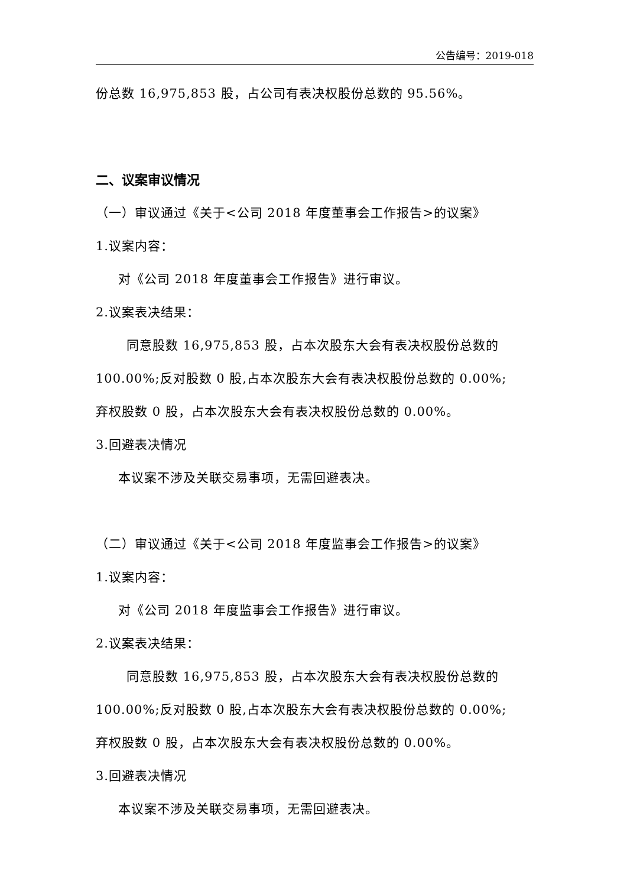公告编号：2019-018
份总数 16,975,853 股，占公司有表决权股份总数的 95.56%。
二、议案审议情况
（一）审议通过《关于<公司 2018 年度董事会工作报告>的议案》
1.议案内容：
对《公司 2018 年度董事会工作报告》进行审议。
2.议案表决结果：
同意股数 16,975,853 股，占本次股东大会有表决权股份总数的
100.00%;反对股数 0 股,占本次股东大会有表决权股份总数的 0.00%;
弃权股数 0 股，占本次股东大会有表决权股份总数的 0.00%。
3.回避表决情况
本议案不涉及关联交易事项，无需回避表决。
（二）审议通过《关于<公司 2018 年度监事会工作报告>的议案》
1.议案内容：
对《公司 2018 年度监事会工作报告》进行审议。
2.议案表决结果：
同意股数 16,975,853 股，占本次股东大会有表决权股份总数的
100.00%;反对股数 0 股,占本次股东大会有表决权股份总数的 0.00%;
弃权股数 0 股，占本次股东大会有表决权股份总数的 0.00%。
3.回避表决情况
本议案不涉及关联交易事项，无需回避表决。